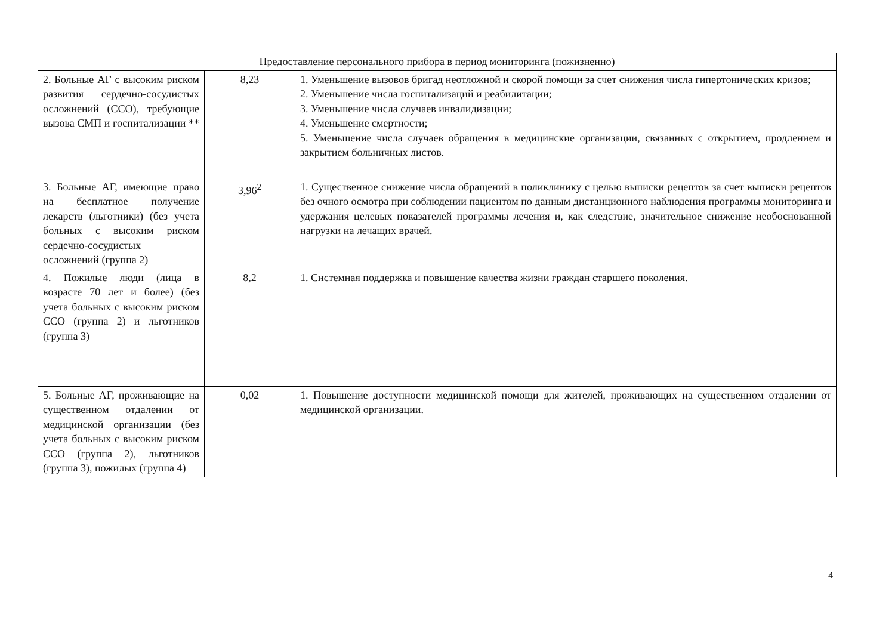| Предоставление персонального прибора в период мониторинга (пожизненно) | | |
| 2. Больные АГ с высоким риском развития сердечно-сосудистых осложнений (ССО), требующие вызова СМП и госпитализации ** | 8,23 | 1. Уменьшение вызовов бригад неотложной и скорой помощи за счет снижения числа гипертонических кризов; 2. Уменьшение числа госпитализаций и реабилитации; 3. Уменьшение числа случаев инвалидизации; 4. Уменьшение смертности; 5. Уменьшение числа случаев обращения в медицинские организации, связанных с открытием, продлением и закрытием больничных листов. |
| 3. Больные АГ, имеющие право на бесплатное получение лекарств (льготники) (без учета больных с высоким риском сердечно-сосудистых осложнений (группа 2) | 3,96<sup>2</sup> | 1. Существенное снижение числа обращений в поликлинику с целью выписки рецептов за счет выписки рецептов без очного осмотра при соблюдении пациентом по данным дистанционного наблюдения программы мониторинга и удержания целевых показателей программы лечения и, как следствие, значительное снижение необоснованной нагрузки на лечащих врачей. |
| 4. Пожилые люди (лица в возрасте 70 лет и более) (без учета больных с высоким риском ССО (группа 2) и льготников (группа 3) | 8,2 | 1. Системная поддержка и повышение качества жизни граждан старшего поколения. |
| 5. Больные АГ, проживающие на существенном отдалении от медицинской организации (без учета больных с высоким риском ССО (группа 2), льготников (группа 3), пожилых (группа 4) | 0,02 | 1. Повышение доступности медицинской помощи для жителей, проживающих на существенном отдалении от медицинской организации. |
4